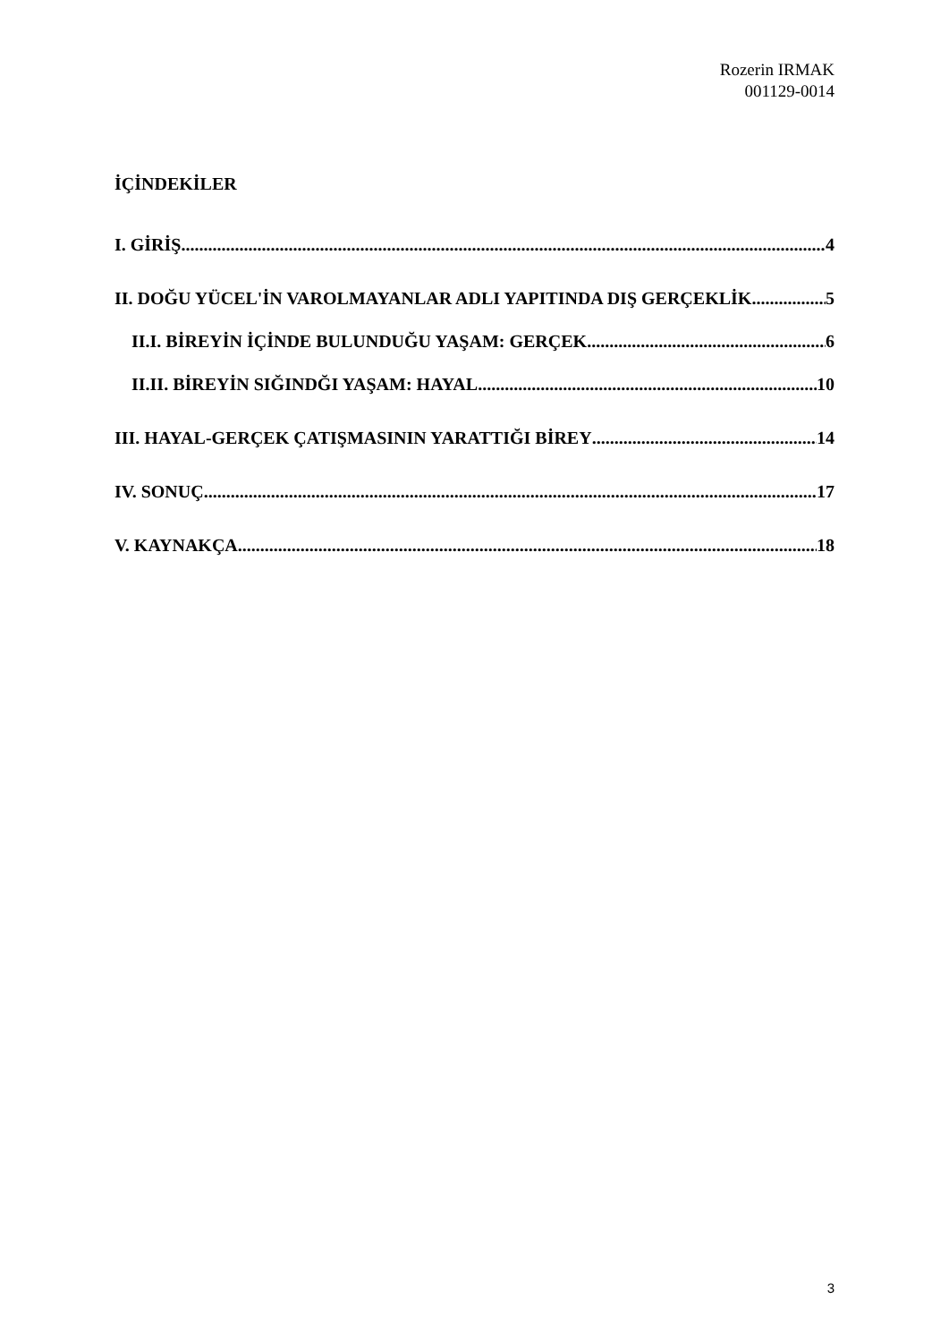Rozerin IRMAK
001129-0014
İÇİNDEKİLER
I. GİRİŞ 4
II. DOĞU YÜCEL'İN VAROLMAYANLAR ADLI YAPITINDA DIŞ GERÇEKLİK 5
II.I. BİREYİN İÇİNDE BULUNDUĞU YAŞAM: GERÇEK 6
II.II. BİREYİN SIĞINDĞI YAŞAM: HAYAL 10
III. HAYAL-GERÇEK ÇATIŞMASININ YARATTIĞI BİREY 14
IV. SONUÇ 17
V. KAYNAKÇA 18
3